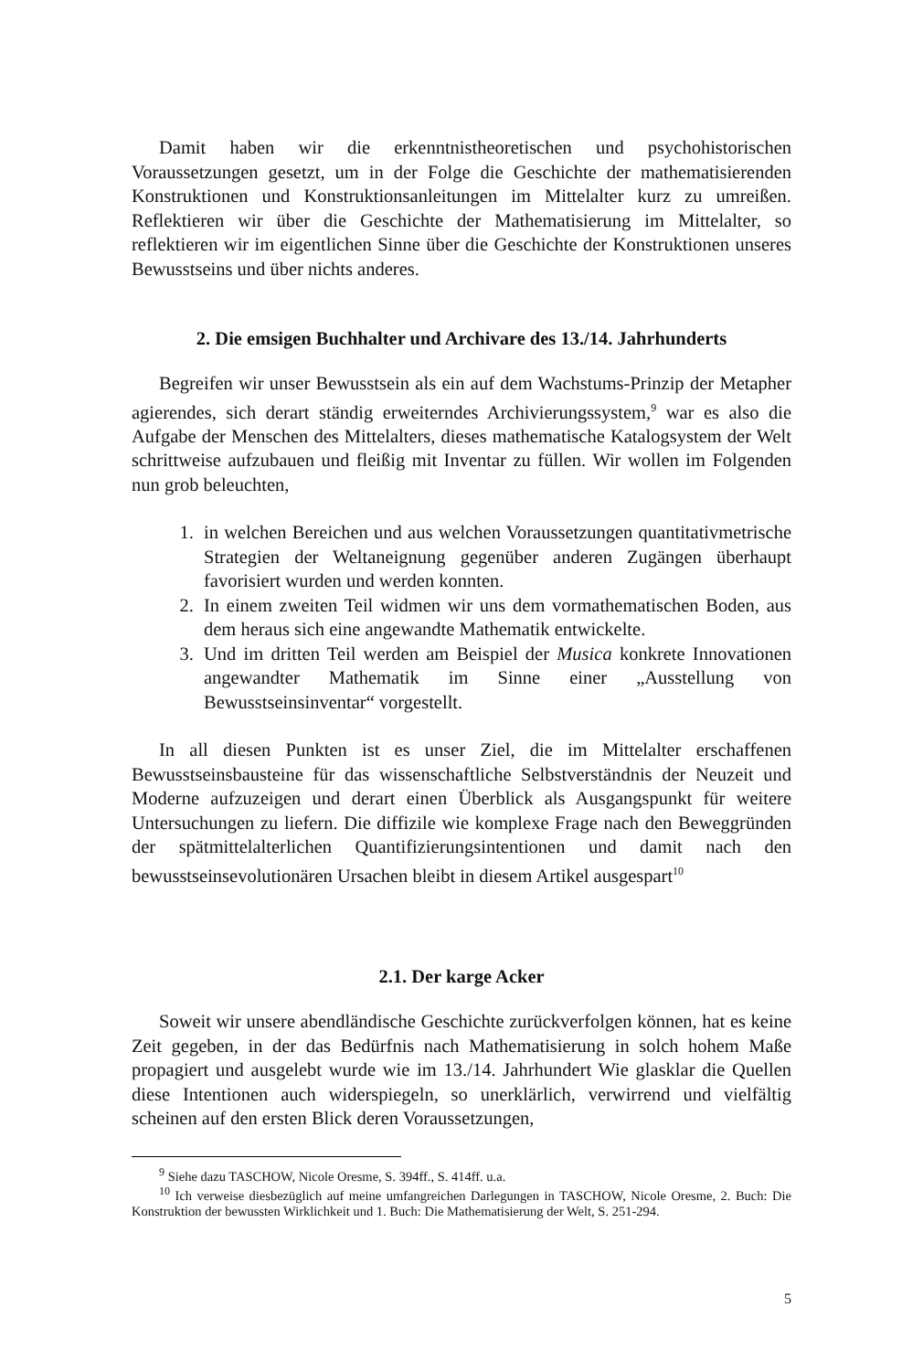Damit haben wir die erkenntnistheoretischen und psychohistorischen Voraussetzungen gesetzt, um in der Folge die Geschichte der mathematisierenden Konstruktionen und Konstruktionsanleitungen im Mittelalter kurz zu umreißen. Reflektieren wir über die Geschichte der Mathematisierung im Mittelalter, so reflektieren wir im eigentlichen Sinne über die Geschichte der Konstruktionen unseres Bewusstseins und über nichts anderes.
2. Die emsigen Buchhalter und Archivare des 13./14. Jahrhunderts
Begreifen wir unser Bewusstsein als ein auf dem Wachstums-Prinzip der Metapher agierendes, sich derart ständig erweiterndes Archivierungssystem,<sup>9</sup> war es also die Aufgabe der Menschen des Mittelalters, dieses mathematische Katalogsystem der Welt schrittweise aufzubauen und fleißig mit Inventar zu füllen. Wir wollen im Folgenden nun grob beleuchten,
1. in welchen Bereichen und aus welchen Voraussetzungen quantitativmetrische Strategien der Weltaneignung gegenüber anderen Zugängen überhaupt favorisiert wurden und werden konnten.
2. In einem zweiten Teil widmen wir uns dem vormathematischen Boden, aus dem heraus sich eine angewandte Mathematik entwickelte.
3. Und im dritten Teil werden am Beispiel der Musica konkrete Innovationen angewandter Mathematik im Sinne einer „Ausstellung von Bewusstseinsinventar“ vorgestellt.
In all diesen Punkten ist es unser Ziel, die im Mittelalter erschaffenen Bewusstseinsbausteine für das wissenschaftliche Selbstverständnis der Neuzeit und Moderne aufzuzeigen und derart einen Überblick als Ausgangspunkt für weitere Untersuchungen zu liefern. Die diffizile wie komplexe Frage nach den Beweggründen der spätmittelalterlichen Quantifizierungsintentionen und damit nach den bewusstseinsevolutionären Ursachen bleibt in diesem Artikel ausgespart<sup>10</sup>
2.1. Der karge Acker
Soweit wir unsere abendländische Geschichte zurückverfolgen können, hat es keine Zeit gegeben, in der das Bedürfnis nach Mathematisierung in solch hohem Maße propagiert und ausgelebt wurde wie im 13./14. Jahrhundert Wie glasklar die Quellen diese Intentionen auch widerspiegeln, so unerklärlich, verwirrend und vielfältig scheinen auf den ersten Blick deren Voraussetzungen,
<sup>9</sup> Siehe dazu TASCHOW, Nicole Oresme, S. 394ff., S. 414ff. u.a.
<sup>10</sup> Ich verweise diesbezüglich auf meine umfangreichen Darlegungen in TASCHOW, Nicole Oresme, 2. Buch: Die Konstruktion der bewussten Wirklichkeit und 1. Buch: Die Mathematisierung der Welt, S. 251-294.
5